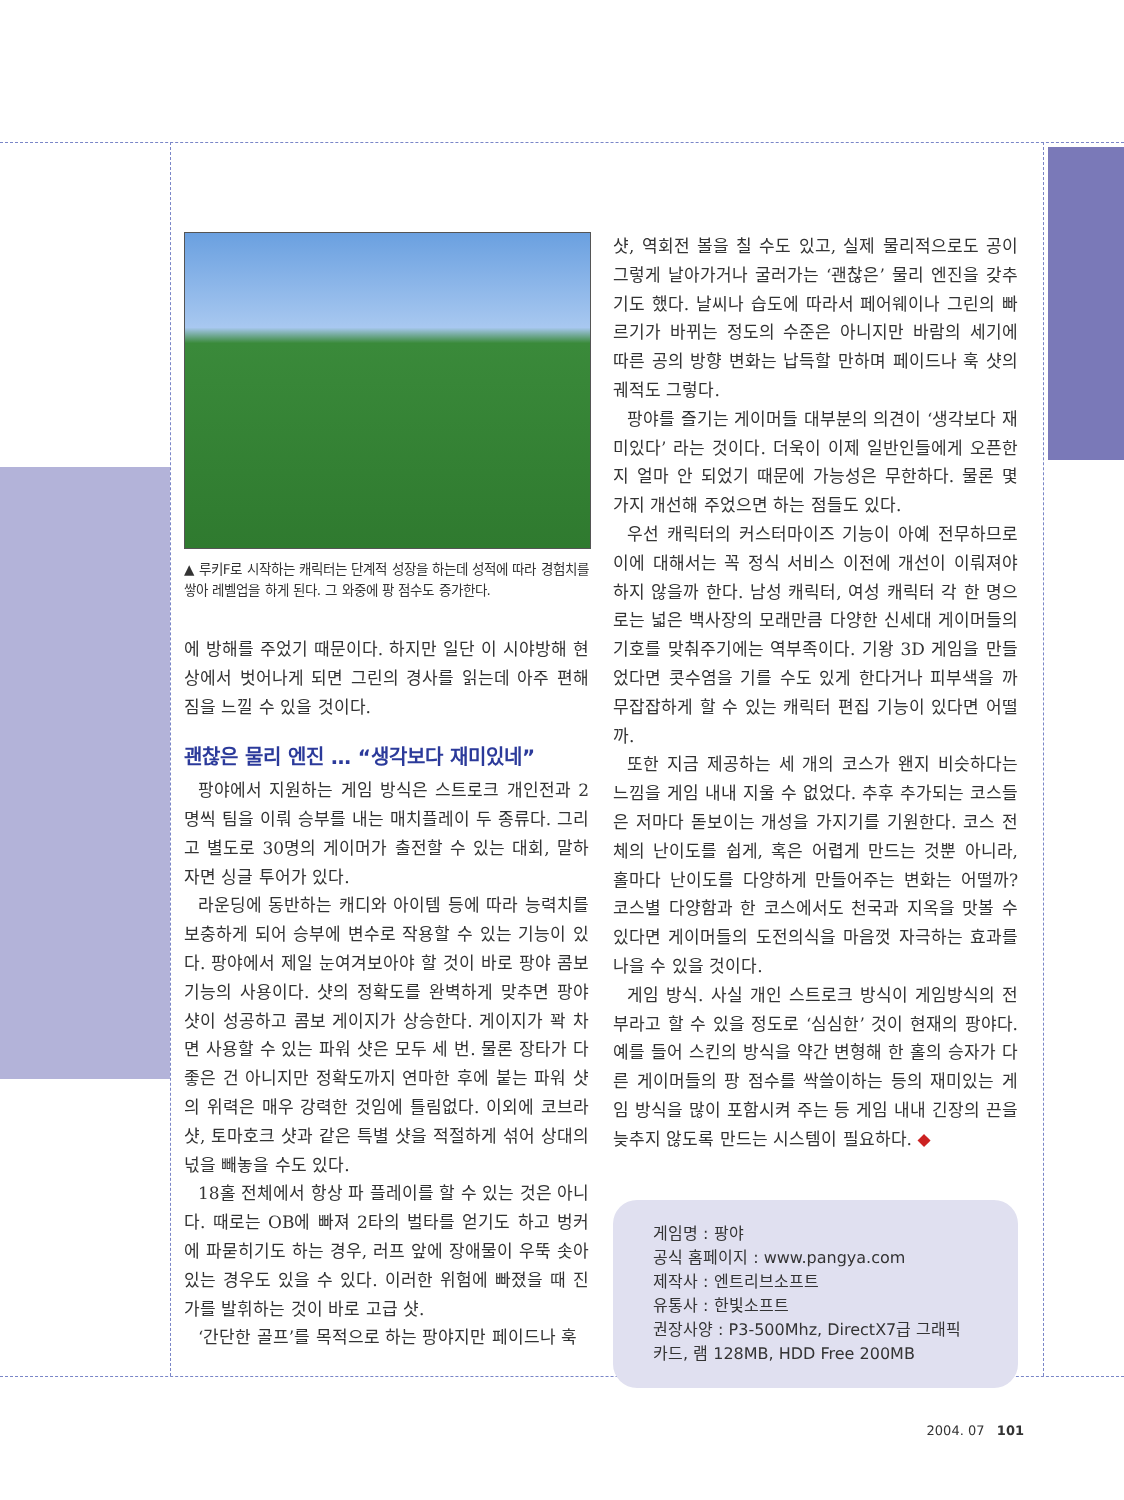▲ 루키F로 시작하는 캐릭터는 단계적 성장을 하는데 성적에 따라 경험치를 쌓아 레벨업을 하게 된다. 그 와중에 팡 점수도 증가한다.
에 방해를 주었기 때문이다. 하지만 일단 이 시야방해 현상에서 벗어나게 되면 그린의 경사를 읽는데 아주 편해짐을 느낄 수 있을 것이다.
괜찮은 물리 엔진 … “생각보다 재미있네”
팡야에서 지원하는 게임 방식은 스트로크 개인전과 2명씩 팀을 이뤄 승부를 내는 매치플레이 두 종류다. 그리고 별도로 30명의 게이머가 출전할 수 있는 대회, 말하자면 싱글 투어가 있다.
라운딩에 동반하는 캐디와 아이템 등에 따라 능력치를 보충하게 되어 승부에 변수로 작용할 수 있는 기능이 있다. 팡야에서 제일 눈여겨보아야 할 것이 바로 팡야 콤보 기능의 사용이다. 샷의 정확도를 완벽하게 맞추면 팡야 샷이 성공하고 콤보 게이지가 상승한다. 게이지가 꽉 차면 사용할 수 있는 파워 샷은 모두 세 번. 물론 장타가 다 좋은 건 아니지만 정확도까지 연마한 후에 붙는 파워 샷의 위력은 매우 강력한 것임에 틀림없다. 이외에 코브라 샷, 토마호크 샷과 같은 특별 샷을 적절하게 섞어 상대의 넋을 빼놓을 수도 있다.
18홀 전체에서 항상 파 플레이를 할 수 있는 것은 아니다. 때로는 OB에 빠져 2타의 벌타를 얻기도 하고 벙커에 파묻히기도 하는 경우, 러프 앞에 장애물이 우뚝 솟아있는 경우도 있을 수 있다. 이러한 위험에 빠졌을 때 진가를 발휘하는 것이 바로 고급 샷.
‘간단한 골프’를 목적으로 하는 팡야지만 페이드나 훅
샷, 역회전 볼을 칠 수도 있고, 실제 물리적으로도 공이 그렇게 날아가거나 굴러가는 ‘괜찮은’ 물리 엔진을 갖추기도 했다. 날씨나 습도에 따라서 페어웨이나 그린의 빠르기가 바뀌는 정도의 수준은 아니지만 바람의 세기에 따른 공의 방향 변화는 납득할 만하며 페이드나 훅 샷의 궤적도 그렇다.
팡야를 즐기는 게이머들 대부분의 의견이 ‘생각보다 재미있다’ 라는 것이다. 더욱이 이제 일반인들에게 오픈한 지 얼마 안 되었기 때문에 가능성은 무한하다. 물론 몇 가지 개선해 주었으면 하는 점들도 있다.
우선 캐릭터의 커스터마이즈 기능이 아예 전무하므로 이에 대해서는 꼭 정식 서비스 이전에 개선이 이뤄져야 하지 않을까 한다. 남성 캐릭터, 여성 캐릭터 각 한 명으로는 넓은 백사장의 모래만큼 다양한 신세대 게이머들의 기호를 맞춰주기에는 역부족이다. 기왕 3D 게임을 만들었다면 콧수염을 기를 수도 있게 한다거나 피부색을 까무잡잡하게 할 수 있는 캐릭터 편집 기능이 있다면 어떨까.
또한 지금 제공하는 세 개의 코스가 왠지 비슷하다는 느낌을 게임 내내 지울 수 없었다. 추후 추가되는 코스들은 저마다 돋보이는 개성을 가지기를 기원한다. 코스 전체의 난이도를 쉽게, 혹은 어렵게 만드는 것뿐 아니라, 홀마다 난이도를 다양하게 만들어주는 변화는 어떨까? 코스별 다양함과 한 코스에서도 천국과 지옥을 맛볼 수 있다면 게이머들의 도전의식을 마음껏 자극하는 효과를 나을 수 있을 것이다.
게임 방식. 사실 개인 스트로크 방식이 게임방식의 전부라고 할 수 있을 정도로 ‘심심한’ 것이 현재의 팡야다. 예를 들어 스킨의 방식을 약간 변형해 한 홀의 승자가 다른 게이머들의 팡 점수를 싹쓸이하는 등의 재미있는 게임 방식을 많이 포함시켜 주는 등 게임 내내 긴장의 끈을 늦추지 않도록 만드는 시스템이 필요하다. ◆
게임명 : 팡야
공식 홈페이지 : www.pangya.com
제작사 : 엔트리브소프트
유통사 : 한빛소프트
권장사양 : P3-500Mhz, DirectX7급 그래픽 카드, 램 128MB, HDD Free 200MB
2004. 07 101